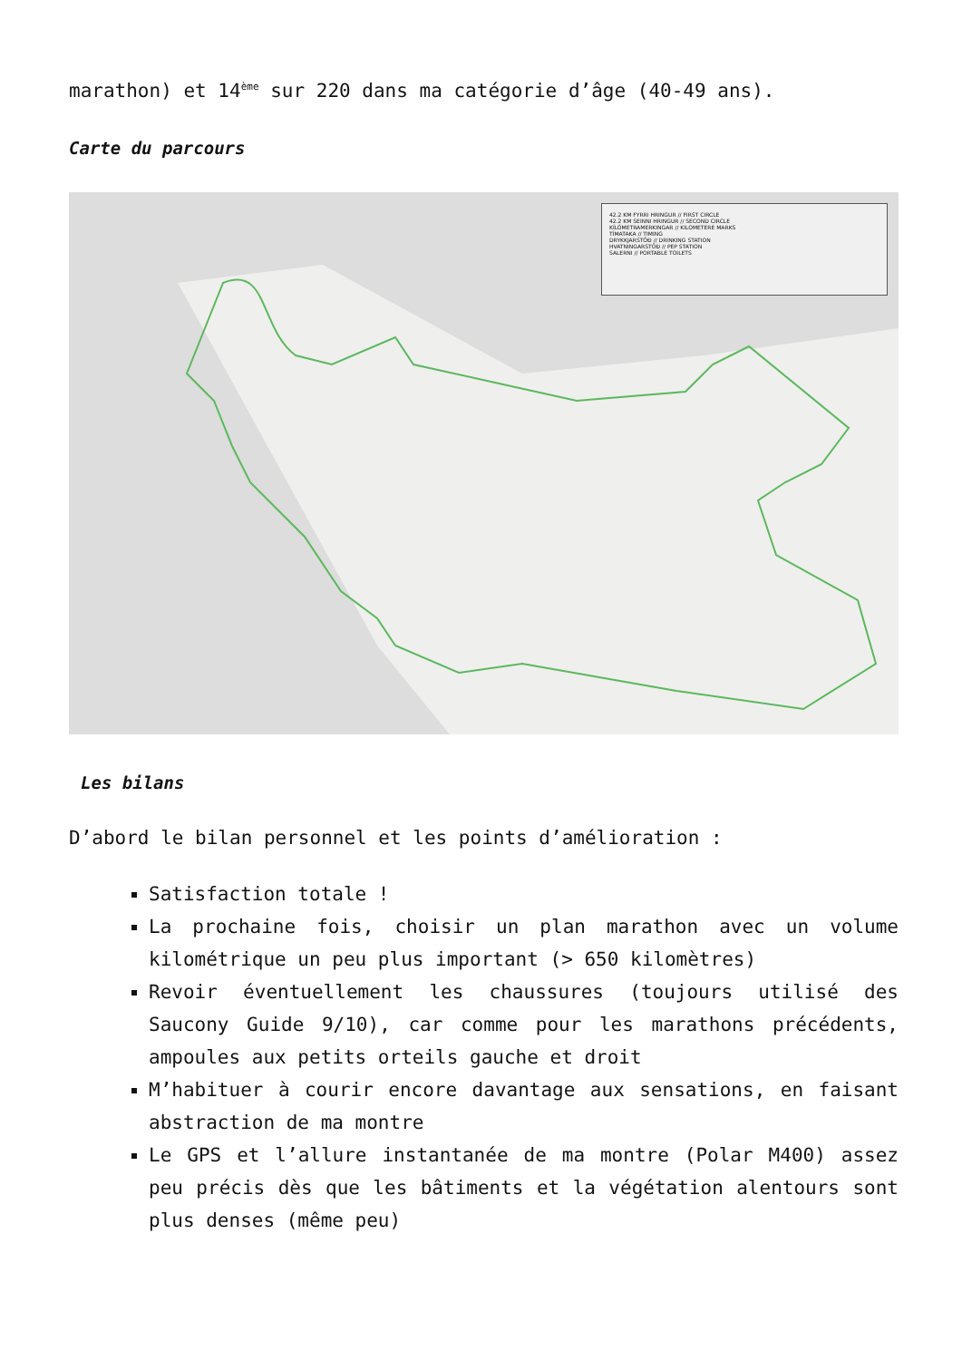marathon) et 14<sup>ème</sup> sur 220 dans ma catégorie d’âge (40-49 ans).
Carte du parcours
42.2 KM FYRRI HRINGUR // FIRST CIRCLE
42.2 KM SEINNI HRINGUR // SECOND CIRCLE
KÍLÓMETRAMERKINGAR // KILOMETERE MARKS
TÍMATAKA // TIMING
DRYKKJARSTÖÐ // DRINKING STATION
HVATNINGARSTÖÐ // PEP STATION
SALERNI // PORTABLE TOILETS
Les bilans
D’abord le bilan personnel et les points d’amélioration :
Satisfaction totale !
La prochaine fois, choisir un plan marathon avec un volume kilométrique un peu plus important (> 650 kilomètres)
Revoir éventuellement les chaussures (toujours utilisé des Saucony Guide 9/10), car comme pour les marathons précédents, ampoules aux petits orteils gauche et droit
M’habituer à courir encore davantage aux sensations, en faisant abstraction de ma montre
Le GPS et l’allure instantanée de ma montre (Polar M400) assez peu précis dès que les bâtiments et la végétation alentours sont plus denses (même peu)